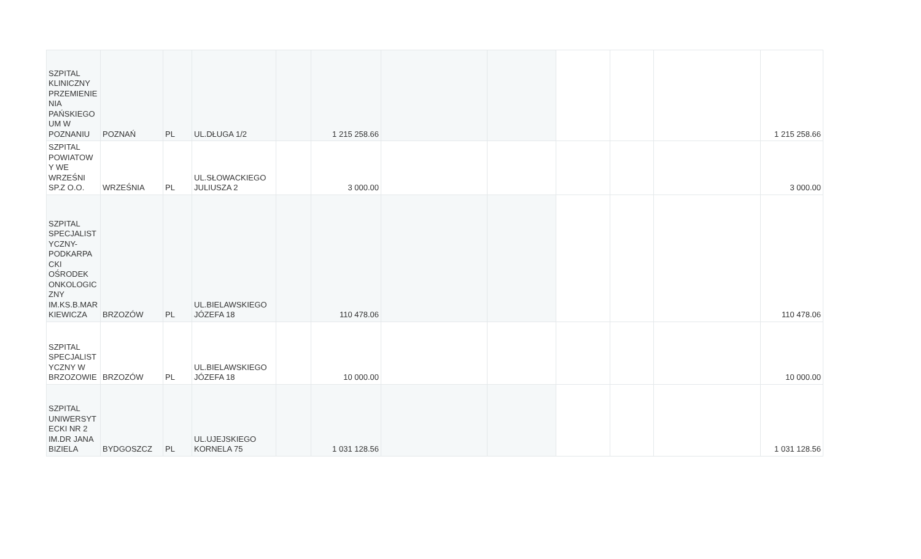| SZPITAL KLINICZNY PRZEMIENIE NIA PAŃSKIEGO UM W POZNANIU | POZNAŃ | PL | UL.DŁUGA 1/2 | | 1 215 258.66 | | | | | | 1 215 258.66 |
| SZPITAL POWIATOW Y WE WRZEŚNI SP.Z O.O. | WRZEŚNIA | PL | UL.SŁOWACKIEGO JULIUSZA 2 | | 3 000.00 | | | | | | 3 000.00 |
| SZPITAL SPECJALIST YCZNY- PODKARPA CKI OŚRODEK ONKOLOGIC ZNY IM.KS.B.MAR KIEWICZA | BRZOZÓW | PL | UL.BIELAWSKIEGO JÓZEFA 18 | | 110 478.06 | | | | | | 110 478.06 |
| SZPITAL SPECJALIST YCZNY W BRZOZOWIE | BRZOZÓW | PL | UL.BIELAWSKIEGO JÓZEFA 18 | | 10 000.00 | | | | | | 10 000.00 |
| SZPITAL UNIWERSYT ECKI NR 2 IM.DR JANA BIZIELA | BYDGOSZCZ | PL | UL.UJEJSKIEGO KORNELA 75 | | 1 031 128.56 | | | | | | 1 031 128.56 |